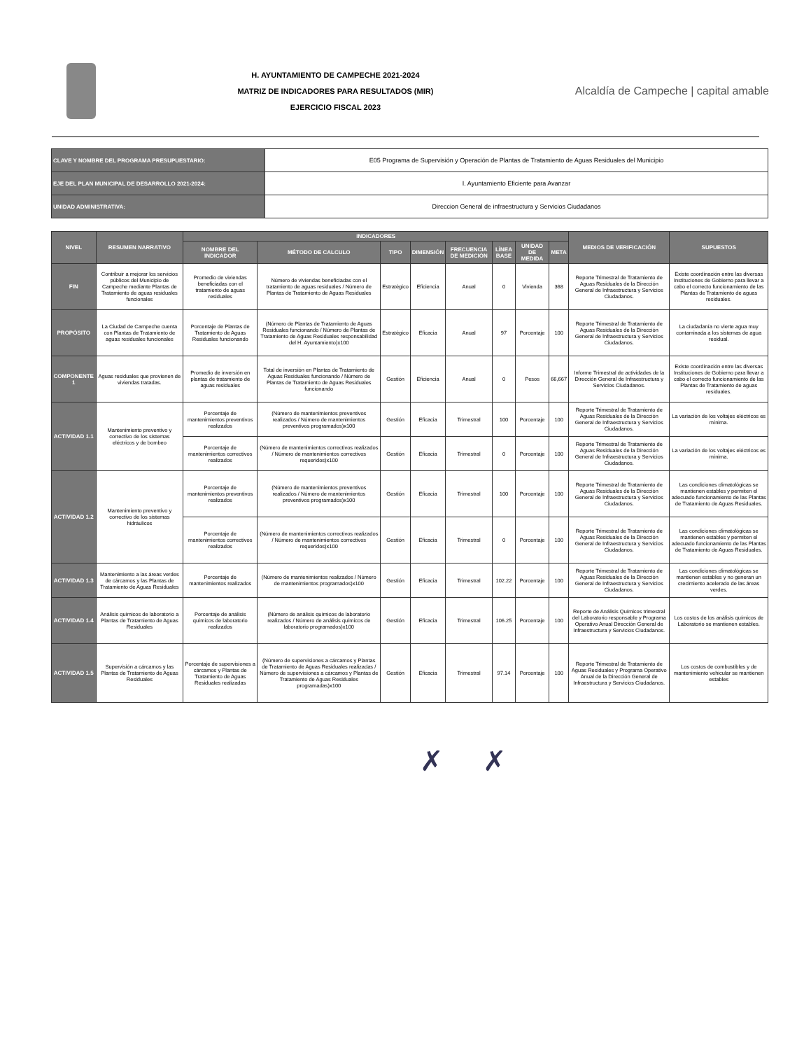H. AYUNTAMIENTO DE CAMPECHE 2021-2024
MATRIZ DE INDICADORES PARA RESULTADOS (MIR)
EJERCICIO FISCAL 2023
Alcaldía de Campeche | capital amable
| CLAVE Y NOMBRE DEL PROGRAMA PRESUPUESTARIO: | E05 Programa de Supervisión y Operación de Plantas de Tratamiento de Aguas Residuales del Municipio |
| EJE DEL PLAN MUNICIPAL DE DESARROLLO 2021-2024: | I. Ayuntamiento Eficiente para Avanzar |
| UNIDAD ADMINISTRATIVA: | Direccion General de infraestructura y Servicios Ciudadanos |
| NIVEL | RESUMEN NARRATIVO | INDICADORES | | | | | | | | MEDIOS DE VERIFICACIÓN | SUPUESTOS |
| --- | --- | --- | --- | --- | --- | --- | --- | --- | --- | --- | --- |
| | | NOMBRE DEL INDICADOR | MÉTODO DE CALCULO | TIPO | DIMENSIÓN | FRECUENCIA DE MEDICIÓN | LÍNEA BASE | UNIDAD DE MEDIDA | META | | |
| FIN | Contribuir a mejorar los servicios públicos del Municipio de Campeche mediante Plantas de Tratamiento de aguas residuales funcionales | Promedio de viviendas beneficiadas con el tratamiento de aguas residuales | Número de viviendas beneficiadas con el tratamiento de aguas residuales / Número de Plantas de Tratamiento de Aguas Residuales | Estratégico | Eficiencia | Anual | 0 | Vivienda | 368 | Reporte Trimestral de Tratamiento de Aguas Residuales de la Dirección General de Infraestructura y Servicios Ciudadanos. | Existe coordinación entre las diversas Instituciones de Gobierno para llevar a cabo el correcto funcionamiento de las Plantas de Tratamiento de aguas residuales. |
| PROPÓSITO | La Ciudad de Campeche cuenta con Plantas de Tratamiento de aguas residuales funcionales | Porcentaje de Plantas de Tratamiento de Aguas Residuales funcionando | (Número de Plantas de Tratamiento de Aguas Residuales funcionando / Número de Plantas de Tratamiento de Aguas Residuales responsabilidad del H. Ayuntamiento)x100 | Estratégico | Eficacia | Anual | 97 | Porcentaje | 100 | Reporte Trimestral de Tratamiento de Aguas Residuales de la Dirección General de Infraestructura y Servicios Ciudadanos. | La ciudadanía no vierte agua muy contaminada a los sistemas de agua residual. |
| COMPONENTE 1 | Aguas residuales que provienen de viviendas tratadas. | Promedio de inversión en plantas de tratamiento de aguas residuales | Total de inversión en Plantas de Tratamiento de Aguas Residuales funcionando / Número de Plantas de Tratamiento de Aguas Residuales funcionando | Gestión | Eficiencia | Anual | 0 | Pesos | 66,667 | Informe Trimestral de actividades de la Dirección General de Infraestructura y Servicios Ciudadanos. | Existe coordinación entre las diversas Instituciones de Gobierno para llevar a cabo el correcto funcionamiento de las Plantas de Tratamiento de aguas residuales. |
| ACTIVIDAD 1.1 | Mantenimiento preventivo y correctivo de los sistemas eléctricos y de bombeo | Porcentaje de mantenimientos preventivos realizados | (Número de mantenimientos preventivos realizados / Número de mantenimientos preventivos programados)x100 | Gestión | Eficacia | Trimestral | 100 | Porcentaje | 100 | Reporte Trimestral de Tratamiento de Aguas Residuales de la Dirección General de Infraestructura y Servicios Ciudadanos. | La variación de los voltajes eléctricos es mínima. |
| | | Porcentaje de mantenimientos correctivos realizados | (Número de mantenimientos correctivos realizados / Número de mantenimientos correctivos requeridos)x100 | Gestión | Eficacia | Trimestral | 0 | Porcentaje | 100 | Reporte Trimestral de Tratamiento de Aguas Residuales de la Dirección General de Infraestructura y Servicios Ciudadanos. | La variación de los voltajes eléctricos es mínima. |
| ACTIVIDAD 1.2 | Mantenimiento preventivo y correctivo de los sistemas hidráulicos | Porcentaje de mantenimientos preventivos realizados | (Número de mantenimientos preventivos realizados / Número de mantenimientos preventivos programados)x100 | Gestión | Eficacia | Trimestral | 100 | Porcentaje | 100 | Reporte Trimestral de Tratamiento de Aguas Residuales de la Dirección General de Infraestructura y Servicios Ciudadanos. | Las condiciones climatológicas se mantienen estables y permiten el adecuado funcionamiento de las Plantas de Tratamiento de Aguas Residuales. |
| | | Porcentaje de mantenimientos correctivos realizados | (Número de mantenimientos correctivos realizados / Número de mantenimientos correctivos requeridos)x100 | Gestión | Eficacia | Trimestral | 0 | Porcentaje | 100 | Reporte Trimestral de Tratamiento de Aguas Residuales de la Dirección General de Infraestructura y Servicios Ciudadanos. | Las condiciones climatológicas se mantienen estables y permiten el adecuado funcionamiento de las Plantas de Tratamiento de Aguas Residuales. |
| ACTIVIDAD 1.3 | Mantenimiento a las áreas verdes de cárcamos y las Plantas de Tratamiento de Aguas Residuales | Porcentaje de mantenimientos realizados | (Número de mantenimientos realizados / Número de mantenimientos programados)x100 | Gestión | Eficacia | Trimestral | 102.22 | Porcentaje | 100 | Reporte Trimestral de Tratamiento de Aguas Residuales de la Dirección General de Infraestructura y Servicios Ciudadanos. | Las condiciones climatológicas se mantienen estables y no generan un crecimiento acelerado de las áreas verdes. |
| ACTIVIDAD 1.4 | Análisis químicos de laboratorio a Plantas de Tratamiento de Aguas Residuales | Porcentaje de análisis químicos de laboratorio realizados | (Número de análisis químicos de laboratorio realizados / Número de análisis químicos de laboratorio programados)x100 | Gestión | Eficacia | Trimestral | 106.25 | Porcentaje | 100 | Reporte de Análisis Químicos trimestral del Laboratorio responsable y Programa Operativo Anual Dirección General de Infraestructura y Servicios Ciudadanos. | Los costos de los análisis químicos de Laboratorio se mantienen estables. |
| ACTIVIDAD 1.5 | Supervisión a cárcamos y las Plantas de Tratamiento de Aguas Residuales | Porcentaje de supervisiones a cárcamos y Plantas de Tratamiento de Aguas Residuales realizadas | (Número de supervisiones a cárcamos y Plantas de Tratamiento de Aguas Residuales realizadas / Número de supervisiones a cárcamos y Plantas de Tratamiento de Aguas Residuales programadas)x100 | Gestión | Eficacia | Trimestral | 97.14 | Porcentaje | 100 | Reporte Trimestral de Tratamiento de Aguas Residuales y Programa Operativo Anual de la Dirección General de Infraestructura y Servicios Ciudadanos. | Los costos de combustibles y de mantenimiento vehicular se mantienen estables |
✗ ✗